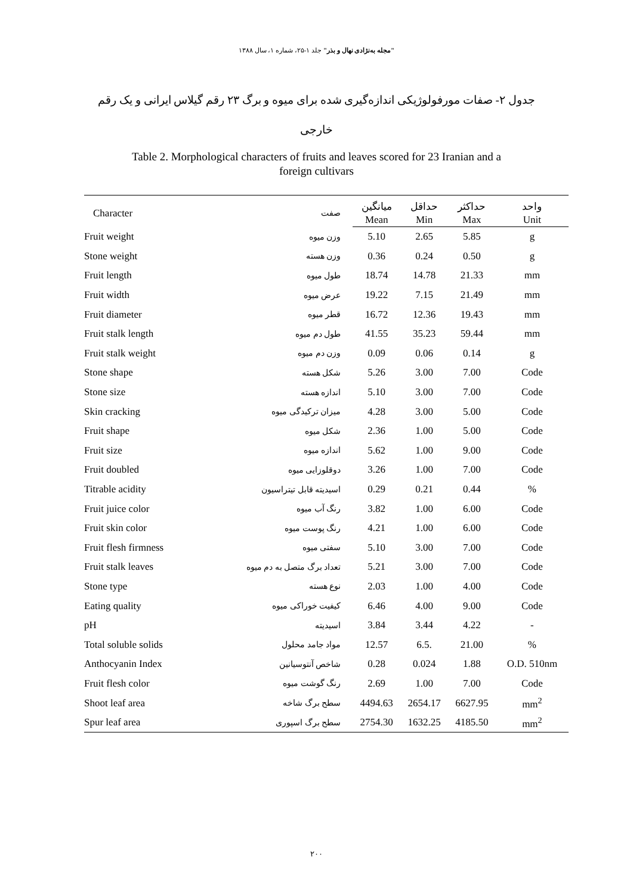"مجله به‌نژادی نهال و بذر" جلد ۱-۲۵، شماره ۱، سال ۱۳۸۸
جدول ۲- صفات مورفولوژیکی اندازه‌گیری شده برای میوه و برگ ۲۳ رقم گیلاس ایرانی و یک رقم خارجی
Table 2. Morphological characters of fruits and leaves scored for 23 Iranian and a
foreign cultivars
| Character | صفت | میانگین | حداقل | حداکثر | واحد |
| --- | --- | --- | --- | --- | --- |
| | | Mean | Min | Max | Unit |
| Fruit weight | وزن میوه | 5.10 | 2.65 | 5.85 | g |
| Stone weight | وزن هسته | 0.36 | 0.24 | 0.50 | g |
| Fruit length | طول میوه | 18.74 | 14.78 | 21.33 | mm |
| Fruit width | عرض میوه | 19.22 | 7.15 | 21.49 | mm |
| Fruit diameter | قطر میوه | 16.72 | 12.36 | 19.43 | mm |
| Fruit stalk length | طول دم میوه | 41.55 | 35.23 | 59.44 | mm |
| Fruit stalk weight | وزن دم میوه | 0.09 | 0.06 | 0.14 | g |
| Stone shape | شکل هسته | 5.26 | 3.00 | 7.00 | Code |
| Stone size | اندازه هسته | 5.10 | 3.00 | 7.00 | Code |
| Skin cracking | میزان ترکیدگی میوه | 4.28 | 3.00 | 5.00 | Code |
| Fruit shape | شکل میوه | 2.36 | 1.00 | 5.00 | Code |
| Fruit size | اندازه میوه | 5.62 | 1.00 | 9.00 | Code |
| Fruit doubled | دوقلوزایی میوه | 3.26 | 1.00 | 7.00 | Code |
| Titrable acidity | اسیدیته قابل تیتراسیون | 0.29 | 0.21 | 0.44 | % |
| Fruit juice color | رنگ آب میوه | 3.82 | 1.00 | 6.00 | Code |
| Fruit skin color | رنگ پوست میوه | 4.21 | 1.00 | 6.00 | Code |
| Fruit flesh firmness | سفتی میوه | 5.10 | 3.00 | 7.00 | Code |
| Fruit stalk leaves | تعداد برگ متصل به دم میوه | 5.21 | 3.00 | 7.00 | Code |
| Stone type | نوع هسته | 2.03 | 1.00 | 4.00 | Code |
| Eating quality | کیفیت خوراکی میوه | 6.46 | 4.00 | 9.00 | Code |
| pH | اسیدیته | 3.84 | 3.44 | 4.22 | - |
| Total soluble solids | مواد جامد محلول | 12.57 | 6.5. | 21.00 | % |
| Anthocyanin Index | شاخص آنتوسیانین | 0.28 | 0.024 | 1.88 | O.D. 510nm |
| Fruit flesh color | رنگ گوشت میوه | 2.69 | 1.00 | 7.00 | Code |
| Shoot leaf area | سطح برگ شاخه | 4494.63 | 2654.17 | 6627.95 | mm<sup>2</sup> |
| Spur leaf area | سطح برگ اسپوری | 2754.30 | 1632.25 | 4185.50 | mm<sup>2</sup> |
۲۰۰